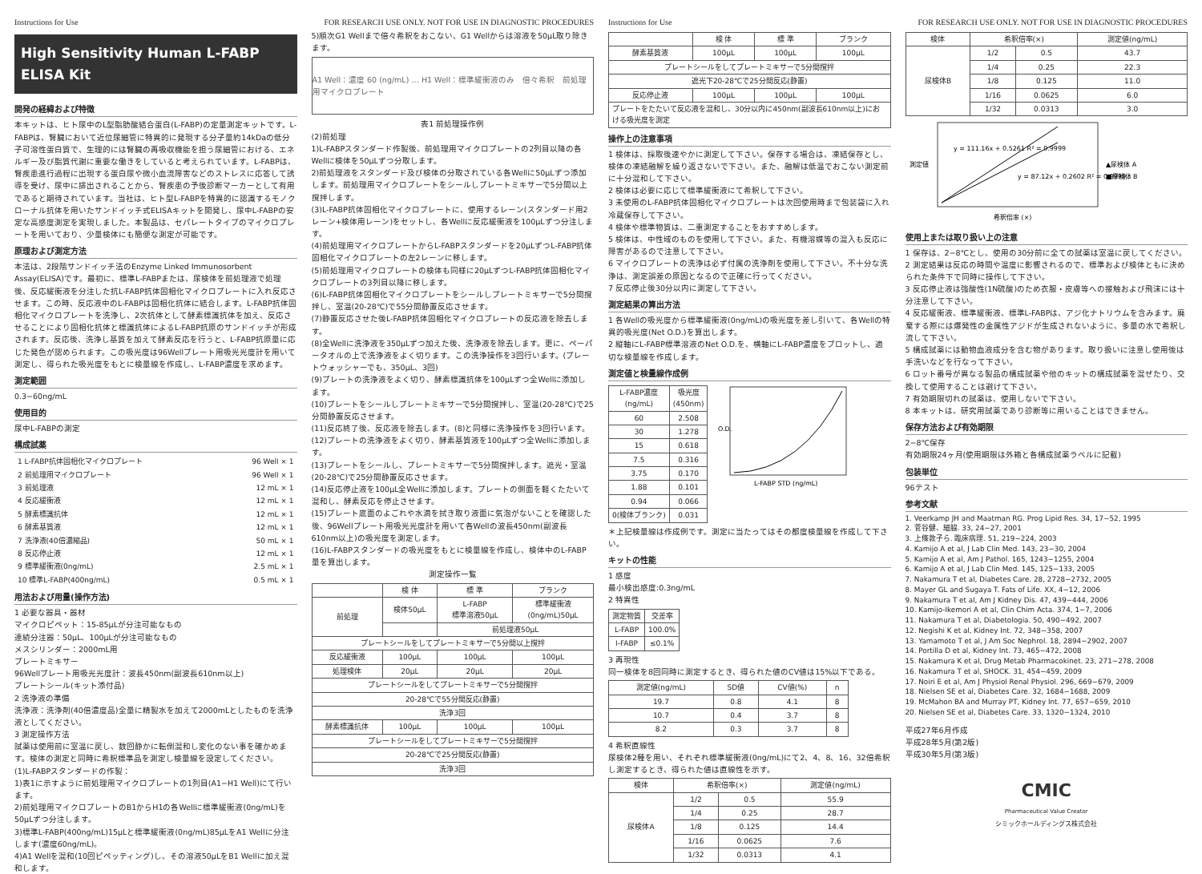Instructions for Use FOR RESEARCH USE ONLY. NOT FOR USE IN DIAGNOSTIC PROCEDURES
High Sensitivity Human L-FABP ELISA Kit
開発の経緯および特徴
本キットは、ヒト尿中のL型脂肪酸結合蛋白(L-FABP)の定量測定キットです。L-FABPは、腎臓において近位尿細管に特異的に発現する分子量約14kDaの低分子可溶性蛋白質で、生理的には腎臓の再吸収機能を担う尿細管における、エネルギー及び脂質代謝に重要な働きをしていると考えられています。L-FABPは、腎疾患進行過程に出現する蛋白尿や微小血流障害などのストレスに応答して誘導を受け、尿中に排出されることから、腎疾患の予後診断マーカーとして有用であると期待されています。当社は、ヒト型L-FABPを特異的に認識するモノクローナル抗体を用いたサンドイッチ式ELISAキットを開発し、尿中L-FABPの安定な高感度測定を実現しました。本製品は、セパレートタイプのマイクロプレートを用いており、少量検体にも簡便な測定が可能です。
原理および測定方法
本法は、2段階サンドイッチ法のEnzyme Linked Immunosorbent Assay(ELISA)です。最初に、標準L-FABPまたは、尿検体を前処理液で処理後、反応緩衝液を分注した抗L-FABP抗体固相化マイクロプレートに入れ反応させます。この時、反応液中のL-FABPは固相化抗体に結合します。L-FABP抗体固相化マイクロプレートを洗浄し、2次抗体として酵素標識抗体を加え、反応させることにより固相化抗体と標識抗体によるL-FABP抗原のサンドイッチが形成されます。反応後、洗浄し基質を加えて酵素反応を行うと、L-FABP抗原量に応じた発色が認められます。この吸光度は96Wellプレート用吸光光度計を用いて測定し、得られた吸光度をもとに検量線を作成し、L-FABP濃度を求めます。
測定範囲
0.3−60ng/mL
使用目的
尿中L-FABPの測定
構成試薬
| 1 L-FABP抗体固相化マイクロプレート | 96 Well × 1 |
| 2 前処理用マイクロプレート | 96 Well × 1 |
| 3 前処理液 | 12 mL × 1 |
| 4 反応緩衝液 | 12 mL × 1 |
| 5 酵素標識抗体 | 12 mL × 1 |
| 6 酵素基質液 | 12 mL × 1 |
| 7 洗浄液(40倍濃縮品) | 50 mL × 1 |
| 8 反応停止液 | 12 mL × 1 |
| 9 標準緩衝液(0ng/mL) | 2.5 mL × 1 |
| 10 標準L-FABP(400ng/mL) | 0.5 mL × 1 |
用法および用量(操作方法)
1 必要な器具・器材
マイクロピペット：15-85μLが分注可能なもの
連続分注器：50μL、100μLが分注可能なもの
メスシリンダー：2000mL用
プレートミキサー
96Wellプレート用吸光光度計：波長450nm(副波長610nm以上)
プレートシール(キット添付品)
2 洗浄液の準備
洗浄液：洗浄剤(40倍濃度品)全量に精製水を加えて2000mLとしたものを洗浄液としてください。
3 測定操作方法
試薬は使用前に室温に戻し、数回静かに転倒混和し変化のない事を確かめます。検体の測定と同時に希釈標準品を測定し検量線を設定してください。
(1)L-FABPスタンダードの作製：
1)表1に示すように前処理用マイクロプレートの1列目(A1−H1 Well)にて行います。
2)前処理用マイクロプレートのB1からH1の各Wellに標準緩衝液(0ng/mL)を50μLずつ分注します。
3)標準L-FABP(400ng/mL)15μLと標準緩衝液(0ng/mL)85μLをA1 Wellに分注します(濃度60ng/mL)。
4)A1 Wellを混和(10回ピペッティング)し、その溶液50μLをB1 Wellに加え混和します。
5)順次G1 Wellまで倍々希釈をおこない、G1 Wellからは溶液を50μL取り除きます。
A1 Well：濃度 60 (ng/mL) … H1 Well：標準緩衝液のみ　倍々希釈　前処理用マイクロプレート
表1 前処理操作例
(2)前処理
1)L-FABPスタンダード作製後、前処理用マイクロプレートの2列目以降の各Wellに検体を50μLずつ分取します。
2)前処理液をスタンダード及び検体の分取されている各Wellに50μLずつ添加します。前処理用マイクロプレートをシールしプレートミキサーで5分間以上撹拌します。
(3)L-FABP抗体固相化マイクロプレートに、使用するレーン(スタンダード用2レーン+検体用レーン)をセットし、各Wellに反応緩衝液を100μLずつ分注します。
(4)前処理用マイクロプレートからL-FABPスタンダードを20μLずつL-FABP抗体固相化マイクロプレートの左2レーンに移します。
(5)前処理用マイクロプレートの検体も同様に20μLずつL-FABP抗体固相化マイクロプレートの3列目以降に移します。
(6)L-FABP抗体固相化マイクロプレートをシールしプレートミキサーで5分間撹拌し、室温(20-28℃)で55分間静置反応させます。
(7)静置反応させた後L-FABP抗体固相化マイクロプレートの反応液を除去します。
(8)全Wellに洗浄液を350μLずつ加えた後、洗浄液を除去します。更に、ペーパータオルの上で洗浄液をよく切ります。この洗浄操作を3回行います。(プレートウォッシャーでも、350μL、3回)
(9)プレートの洗浄液をよく切り、酵素標識抗体を100μLずつ全Wellに添加します。
(10)プレートをシールしプレートミキサーで5分間撹拌し、室温(20-28℃)で25分間静置反応させます。
(11)反応終了後、反応液を除去します。(8)と同様に洗浄操作を3回行います。
(12)プレートの洗浄液をよく切り、酵素基質液を100μLずつ全Wellに添加します。
(13)プレートをシールし、プレートミキサーで5分間撹拌します。遮光・室温(20-28℃)で25分間静置反応させます。
(14)反応停止液を100μL全Wellに添加します。プレートの側面を軽くたたいて混和し、酵素反応を停止させます。
(15)プレート底面のよごれや水滴を拭き取り液面に気泡がないことを確認した後、96Wellプレート用吸光光度計を用いて各Wellの波長450nm(副波長610nm以上)の吸光度を測定します。
(16)L-FABPスタンダードの吸光度をもとに検量線を作成し、検体中のL-FABP量を算出します。
測定操作一覧
| | 検 体 | 標 準 | ブランク |
| --- | --- | --- | --- |
| 前処理 | 検体50μL | L-FABP 標準溶液50μL | 標準緩衝液 (0ng/mL)50μL |
| | | 前処理液50μL | |
| プレートシールをしてプレートミキサーで5分間以上撹拌 | | | |
| 反応緩衝液 | 100μL | 100μL | 100μL |
| 処理検体 | 20μL | 20μL | 20μL |
| プレートシールをしてプレートミキサーで5分間撹拌 | | | |
| 20-28℃で55分間反応(静置) | | | |
| 洗浄3回 | | | |
| 酵素標識抗体 | 100μL | 100μL | 100μL |
| プレートシールをしてプレートミキサーで5分間撹拌 | | | |
| 20-28℃で25分間反応(静置) | | | |
| 洗浄3回 | | | |
Instructions for Use FOR RESEARCH USE ONLY. NOT FOR USE IN DIAGNOSTIC PROCEDURES
| | 検 体 | 標 準 | ブランク |
| --- | --- | --- | --- |
| 酵素基質液 | 100μL | 100μL | 100μL |
| プレートシールをしてプレートミキサーで5分間撹拌 | | | |
| 遮光下20-28℃で25分間反応(静置) | | | |
| 反応停止液 | 100μL | 100μL | 100μL |
| プレートをたたいて反応液を混和し、30分以内に450nm(副波長610nm以上)における吸光度を測定 | | | |
操作上の注意事項
1 検体は、採取後速やかに測定して下さい。保存する場合は、凍結保存とし、検体の凍結融解を繰り返さないで下さい。また、融解は低温でおこない測定前に十分混和して下さい。
2 検体は必要に応じて標準緩衝液にて希釈して下さい。
3 未使用のL-FABP抗体固相化マイクロプレートは次回使用時まで包装袋に入れ冷蔵保存して下さい。
4 検体や標準物質は、二重測定することをおすすめします。
5 検体は、中性域のものを使用して下さい。また、有機溶媒等の混入も反応に障害があるので注意して下さい。
6 マイクロプレートの洗浄は必ず付属の洗浄剤を使用して下さい。不十分な洗浄は、測定誤差の原因となるので正確に行ってください。
7 反応停止後30分以内に測定して下さい。
測定結果の算出方法
1 各Wellの吸光度から標準緩衝液(0ng/mL)の吸光度を差し引いて、各Wellの特異的吸光度(Net O.D.)を算出します。
2 縦軸にL-FABP標準溶液のNet O.D.を、横軸にL-FABP濃度をプロットし、適切な検量線を作成します。
測定値と検量線作成例
| L-FABP濃度 (ng/mL) | 吸光度 (450nm) |
| --- | --- |
| 60 | 2.508 |
| 30 | 1.278 |
| 15 | 0.618 |
| 7.5 | 0.316 |
| 3.75 | 0.170 |
| 1.88 | 0.101 |
| 0.94 | 0.066 |
| 0(検体ブランク) | 0.031 |
O.D.
L-FABP STD (ng/mL)
＊上記検量線は作成例です。測定に当たってはその都度検量線を作成して下さい。
キットの性能
1 感度
最小検出感度:0.3ng/mL
2 特異性
| 測定物質 | 交差率 |
| --- | --- |
| L-FABP | 100.0% |
| I-FABP | ≤0.1% |
3 再現性
同一検体を8回同時に測定するとき、得られた値のCV値は15%以下である。
| 測定値(ng/mL) | SD値 | CV値(%) | n |
| --- | --- | --- | --- |
| 19.7 | 0.8 | 4.1 | 8 |
| 10.7 | 0.4 | 3.7 | 8 |
| 8.2 | 0.3 | 3.7 | 8 |
4 希釈直線性
尿検体2種を用い、それぞれ標準緩衝液(0ng/mL)にて2、4、8、16、32倍希釈し測定するとき、得られた値は直線性を示す。
| 検体 | 希釈倍率(×) | | 測定値(ng/mL) |
| --- | --- | --- | --- |
| 尿検体A | 1/2 | 0.5 | 55.9 |
| | 1/4 | 0.25 | 28.7 |
| | 1/8 | 0.125 | 14.4 |
| | 1/16 | 0.0625 | 7.6 |
| | 1/32 | 0.0313 | 4.1 |
| 検体 | 希釈倍率(×) | | 測定値(ng/mL) |
| --- | --- | --- | --- |
| 尿検体B | 1/2 | 0.5 | 43.7 |
| | 1/4 | 0.25 | 22.3 |
| | 1/8 | 0.125 | 11.0 |
| | 1/16 | 0.0625 | 6.0 |
| | 1/32 | 0.0313 | 3.0 |
y = 111.16x + 0.5261 R² = 0.9999
y = 87.12x + 0.2602 R² = 0.9999
▲尿検体 A
■尿検体 B
測定値
希釈倍率 (×)
使用上または取り扱い上の注意
1 保存は、2−8℃とし、使用の30分前に全ての試薬は室温に戻してください。
2 測定結果は反応の時間や温度に影響されるので、標準および検体ともに決められた条件下で同時に操作して下さい。
3 反応停止液は強酸性(1N硫酸)のため衣服・皮膚等への接触および飛沫には十分注意して下さい。
4 反応緩衝液、標準緩衝液、標準L-FABPは、アジ化ナトリウムを含みます。廃棄する際には爆発性の金属性アジドが生成されないように、多量の水で希釈し流して下さい。
5 構成試薬には動物血液成分を含む物があります。取り扱いに注意し使用後は手洗いなどを行なって下さい。
6 ロット番号が異なる製品の構成試薬や他のキットの構成試薬を混ぜたり、交換して使用することは避けて下さい。
7 有効期限切れの試薬は、使用しないで下さい。
8 本キットは、研究用試薬であり診断等に用いることはできません。
保存方法および有効期限
2−8℃保存
有効期限24ヶ月(使用期限は外箱と各構成試薬ラベルに記載)
包装単位
96テスト
参考文献
1. Veerkamp JH and Maatman RG. Prog Lipid Res. 34, 17−52, 1995
2. 菅谷健、細脇. 33, 24−27, 2001
3. 上條敦子ら. 臨床病理. 51, 219−224, 2003
4. Kamijo A et al, J Lab Clin Med. 143, 23−30, 2004
5. Kamijo A et al, Am J Pathol. 165, 1243−1255, 2004
6. Kamijo A et al, J Lab Clin Med. 145, 125−133, 2005
7. Nakamura T et al, Diabetes Care. 28, 2728−2732, 2005
8. Mayer GL and Sugaya T. Fats of Life. XX, 4−12, 2006
9. Nakamura T et al, Am J Kidney Dis. 47, 439−444, 2006
10. Kamijo-Ikemori A et al, Clin Chim Acta. 374, 1−7, 2006
11. Nakamura T et al, Diabetologia. 50, 490−492, 2007
12. Negishi K et al, Kidney Int. 72, 348−358, 2007
13. Yamamoto T et al, J Am Soc Nephrol. 18, 2894−2902, 2007
14. Portilla D et al, Kidney Int. 73, 465−472, 2008
15. Nakamura K et al, Drug Metab Pharmacokinet. 23, 271−278, 2008
16. Nakamura T et al, SHOCK. 31, 454−459, 2009
17. Noiri E et al, Am J Physiol Renal Physiol. 296, 669−679, 2009
18. Nielsen SE et al, Diabetes Care. 32, 1684−1688, 2009
19. McMahon BA and Murray PT, Kidney Int. 77, 657−659, 2010
20. Nielsen SE et al, Diabetes Care. 33, 1320−1324, 2010
平成27年6月作成
平成28年5月(第2版)
平成30年5月(第3版)
CMIC
Pharmaceutical Value Creator
シミックホールディングス株式会社